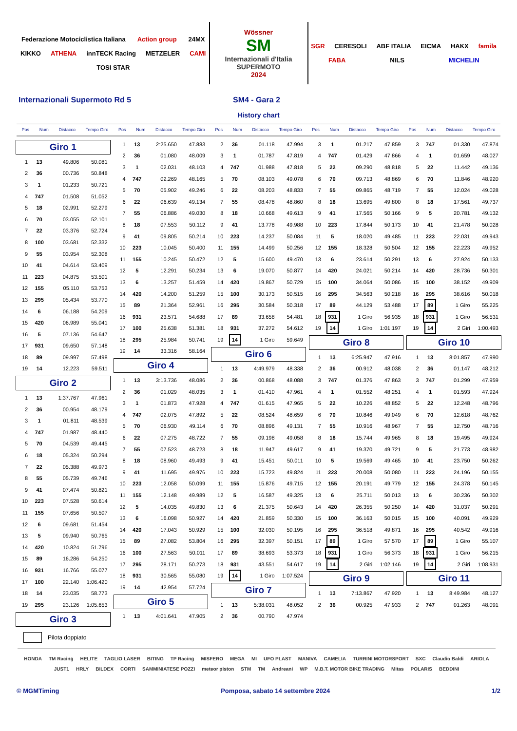Federazione Motociclistica Italiana Action group 24MX KIKKO ATHENA innTECK Racing METZELER CAMI TOSI STAR
Wössner
SM
Internazionali d'Italia
SUPERMOTO
2024
SGR CERESOLI ABF ITALIA EICMA HAKX famila FABA NILS MICHELIN
Internazionali Supermoto Rd 5 SM4 - Gara 2
History chart
Pos Num Distacco Tempo Giro Pos Num Distacco Tempo Giro Pos Num Distacco Tempo Giro Pos Num Distacco Tempo Giro Pos Num Distacco Tempo Giro
Giro 1
| 1 | 13 | 49.806 | 50.081 |
| 2 | 36 | 00.736 | 50.848 |
| 3 | 1 | 01.233 | 50.721 |
| 4 | 747 | 01.508 | 51.052 |
| 5 | 18 | 02.991 | 52.279 |
| 6 | 70 | 03.055 | 52.101 |
| 7 | 22 | 03.376 | 52.724 |
| 8 | 100 | 03.681 | 52.332 |
| 9 | 55 | 03.954 | 52.308 |
| 10 | 41 | 04.614 | 53.409 |
| 11 | 223 | 04.875 | 53.501 |
| 12 | 155 | 05.110 | 53.753 |
| 13 | 295 | 05.434 | 53.770 |
| 14 | 6 | 06.188 | 54.209 |
| 15 | 420 | 06.989 | 55.041 |
| 16 | 5 | 07.136 | 54.647 |
| 17 | 931 | 09.650 | 57.148 |
| 18 | 89 | 09.997 | 57.498 |
| 19 | 14 | 12.223 | 59.511 |
Giro 2
| 1 | 13 | 1:37.767 | 47.961 |
| 2 | 36 | 00.954 | 48.179 |
| 3 | 1 | 01.811 | 48.539 |
| 4 | 747 | 01.987 | 48.440 |
| 5 | 70 | 04.539 | 49.445 |
| 6 | 18 | 05.324 | 50.294 |
| 7 | 22 | 05.388 | 49.973 |
| 8 | 55 | 05.739 | 49.746 |
| 9 | 41 | 07.474 | 50.821 |
| 10 | 223 | 07.528 | 50.614 |
| 11 | 155 | 07.656 | 50.507 |
| 12 | 6 | 09.681 | 51.454 |
| 13 | 5 | 09.940 | 50.765 |
| 14 | 420 | 10.824 | 51.796 |
| 15 | 89 | 16.286 | 54.250 |
| 16 | 931 | 16.766 | 55.077 |
| 17 | 100 | 22.140 | 1:06.420 |
| 18 | 14 | 23.035 | 58.773 |
| 19 | 295 | 23.126 | 1:05.653 |
Giro 3
| 1 | 13 | 2:25.650 | 47.883 |
| 2 | 36 | 01.080 | 48.009 |
| 3 | 1 | 02.031 | 48.103 |
| 4 | 747 | 02.269 | 48.165 |
| 5 | 70 | 05.902 | 49.246 |
| 6 | 22 | 06.639 | 49.134 |
| 7 | 55 | 06.886 | 49.030 |
| 8 | 18 | 07.553 | 50.112 |
| 9 | 41 | 09.805 | 50.214 |
| 10 | 223 | 10.045 | 50.400 |
| 11 | 155 | 10.245 | 50.472 |
| 12 | 5 | 12.291 | 50.234 |
| 13 | 6 | 13.257 | 51.459 |
| 14 | 420 | 14.200 | 51.259 |
| 15 | 89 | 21.364 | 52.961 |
| 16 | 931 | 23.571 | 54.688 |
| 17 | 100 | 25.638 | 51.381 |
| 18 | 295 | 25.984 | 50.741 |
| 19 | 14 | 33.316 | 58.164 |
Giro 4
| 1 | 13 | 3:13.736 | 48.086 |
| 2 | 36 | 01.029 | 48.035 |
| 3 | 1 | 01.873 | 47.928 |
| 4 | 747 | 02.075 | 47.892 |
| 5 | 70 | 06.930 | 49.114 |
| 6 | 22 | 07.275 | 48.722 |
| 7 | 55 | 07.523 | 48.723 |
| 8 | 18 | 08.960 | 49.493 |
| 9 | 41 | 11.695 | 49.976 |
| 10 | 223 | 12.058 | 50.099 |
| 11 | 155 | 12.148 | 49.989 |
| 12 | 5 | 14.035 | 49.830 |
| 13 | 6 | 16.098 | 50.927 |
| 14 | 420 | 17.043 | 50.929 |
| 15 | 89 | 27.082 | 53.804 |
| 16 | 100 | 27.563 | 50.011 |
| 17 | 295 | 28.171 | 50.273 |
| 18 | 931 | 30.565 | 55.080 |
| 19 | 14 | 42.954 | 57.724 |
Giro 5
| 1 | 13 | 4:01.641 | 47.905 |
| 2 | 36 | 01.118 | 47.994 |
| 3 | 1 | 01.787 | 47.819 |
| 4 | 747 | 01.988 | 47.818 |
| 5 | 70 | 08.103 | 49.078 |
| 6 | 22 | 08.203 | 48.833 |
| 7 | 55 | 08.478 | 48.860 |
| 8 | 18 | 10.668 | 49.613 |
| 9 | 41 | 13.778 | 49.988 |
| 10 | 223 | 14.237 | 50.084 |
| 11 | 155 | 14.499 | 50.256 |
| 12 | 5 | 15.600 | 49.470 |
| 13 | 6 | 19.070 | 50.877 |
| 14 | 420 | 19.867 | 50.729 |
| 15 | 100 | 30.173 | 50.515 |
| 16 | 295 | 30.584 | 50.318 |
| 17 | 89 | 33.658 | 54.481 |
| 18 | 931 | 37.272 | 54.612 |
| 19 | 14 | 1 Giro | 59.649 |
Giro 6
| 1 | 13 | 4:49.979 | 48.338 |
| 2 | 36 | 00.868 | 48.088 |
| 3 | 1 | 01.410 | 47.961 |
| 4 | 747 | 01.615 | 47.965 |
| 5 | 22 | 08.524 | 48.659 |
| 6 | 70 | 08.896 | 49.131 |
| 7 | 55 | 09.198 | 49.058 |
| 8 | 18 | 11.947 | 49.617 |
| 9 | 41 | 15.451 | 50.011 |
| 10 | 223 | 15.723 | 49.824 |
| 11 | 155 | 15.876 | 49.715 |
| 12 | 5 | 16.587 | 49.325 |
| 13 | 6 | 21.375 | 50.643 |
| 14 | 420 | 21.859 | 50.330 |
| 15 | 100 | 32.030 | 50.195 |
| 16 | 295 | 32.397 | 50.151 |
| 17 | 89 | 38.693 | 53.373 |
| 18 | 931 | 43.551 | 54.617 |
| 19 | 14 | 1 Giro | 1:07.524 |
Giro 7
| 1 | 13 | 5:38.031 | 48.052 |
| 2 | 36 | 00.790 | 47.974 |
| 3 | 1 | 01.217 | 47.859 |
| 4 | 747 | 01.429 | 47.866 |
| 5 | 22 | 09.290 | 48.818 |
| 6 | 70 | 09.713 | 48.869 |
| 7 | 55 | 09.865 | 48.719 |
| 8 | 18 | 13.695 | 49.800 |
| 9 | 41 | 17.565 | 50.166 |
| 10 | 223 | 17.844 | 50.173 |
| 11 | 5 | 18.020 | 49.485 |
| 12 | 155 | 18.328 | 50.504 |
| 13 | 6 | 23.614 | 50.291 |
| 14 | 420 | 24.021 | 50.214 |
| 15 | 100 | 34.064 | 50.086 |
| 16 | 295 | 34.563 | 50.218 |
| 17 | 89 | 44.129 | 53.488 |
| 18 | 931 | 1 Giro | 56.935 |
| 19 | 14 | 1 Giro | 1:01.197 |
Giro 8
| 1 | 13 | 6:25.947 | 47.916 |
| 2 | 36 | 00.912 | 48.038 |
| 3 | 747 | 01.376 | 47.863 |
| 4 | 1 | 01.552 | 48.251 |
| 5 | 22 | 10.226 | 48.852 |
| 6 | 70 | 10.846 | 49.049 |
| 7 | 55 | 10.916 | 48.967 |
| 8 | 18 | 15.744 | 49.965 |
| 9 | 41 | 19.370 | 49.721 |
| 10 | 5 | 19.569 | 49.465 |
| 11 | 223 | 20.008 | 50.080 |
| 12 | 155 | 20.191 | 49.779 |
| 13 | 6 | 25.711 | 50.013 |
| 14 | 420 | 26.355 | 50.250 |
| 15 | 100 | 36.163 | 50.015 |
| 16 | 295 | 36.518 | 49.871 |
| 17 | 89 | 1 Giro | 57.570 |
| 18 | 931 | 1 Giro | 56.373 |
| 19 | 14 | 2 Giri | 1:02.146 |
Giro 9
| 1 | 13 | 7:13.867 | 47.920 |
| 2 | 36 | 00.925 | 47.933 |
| 3 | 747 | 01.330 | 47.874 |
| 4 | 1 | 01.659 | 48.027 |
| 5 | 22 | 11.442 | 49.136 |
| 6 | 70 | 11.846 | 48.920 |
| 7 | 55 | 12.024 | 49.028 |
| 8 | 18 | 17.561 | 49.737 |
| 9 | 5 | 20.781 | 49.132 |
| 10 | 41 | 21.478 | 50.028 |
| 11 | 223 | 22.031 | 49.943 |
| 12 | 155 | 22.223 | 49.952 |
| 13 | 6 | 27.924 | 50.133 |
| 14 | 420 | 28.736 | 50.301 |
| 15 | 100 | 38.152 | 49.909 |
| 16 | 295 | 38.616 | 50.018 |
| 17 | 89 | 1 Giro | 55.225 |
| 18 | 931 | 1 Giro | 56.531 |
| 19 | 14 | 2 Giri | 1:00.493 |
Giro 10
| 1 | 13 | 8:01.857 | 47.990 |
| 2 | 36 | 01.147 | 48.212 |
| 3 | 747 | 01.299 | 47.959 |
| 4 | 1 | 01.593 | 47.924 |
| 5 | 22 | 12.248 | 48.796 |
| 6 | 70 | 12.618 | 48.762 |
| 7 | 55 | 12.750 | 48.716 |
| 8 | 18 | 19.495 | 49.924 |
| 9 | 5 | 21.773 | 48.982 |
| 10 | 41 | 23.750 | 50.262 |
| 11 | 223 | 24.196 | 50.155 |
| 12 | 155 | 24.378 | 50.145 |
| 13 | 6 | 30.236 | 50.302 |
| 14 | 420 | 31.037 | 50.291 |
| 15 | 100 | 40.091 | 49.929 |
| 16 | 295 | 40.542 | 49.916 |
| 17 | 89 | 1 Giro | 55.107 |
| 18 | 931 | 1 Giro | 56.215 |
| 19 | 14 | 2 Giri | 1:08.931 |
Giro 11
| 1 | 13 | 8:49.984 | 48.127 |
| 2 | 747 | 01.263 | 48.091 |
Pilota doppiato
HONDA TM Racing HELITE TAGLIO LASER BITING TP Racing MISFERO MEGA MI UFO PLAST MANIVA CAMELIA TURRINI MOTORSPORT SXC Claudio Baldi ARIOLA JUST1 HRLY BILDEX CORTI SAMMINIATESE POZZI meteor piston STM TM Andreani WP M.B.T. MOTOR BIKE TRADING Mitas POLARIS BEDDINI
© MGMTiming Pomposa, sabato 14 settembre 2024 1/2